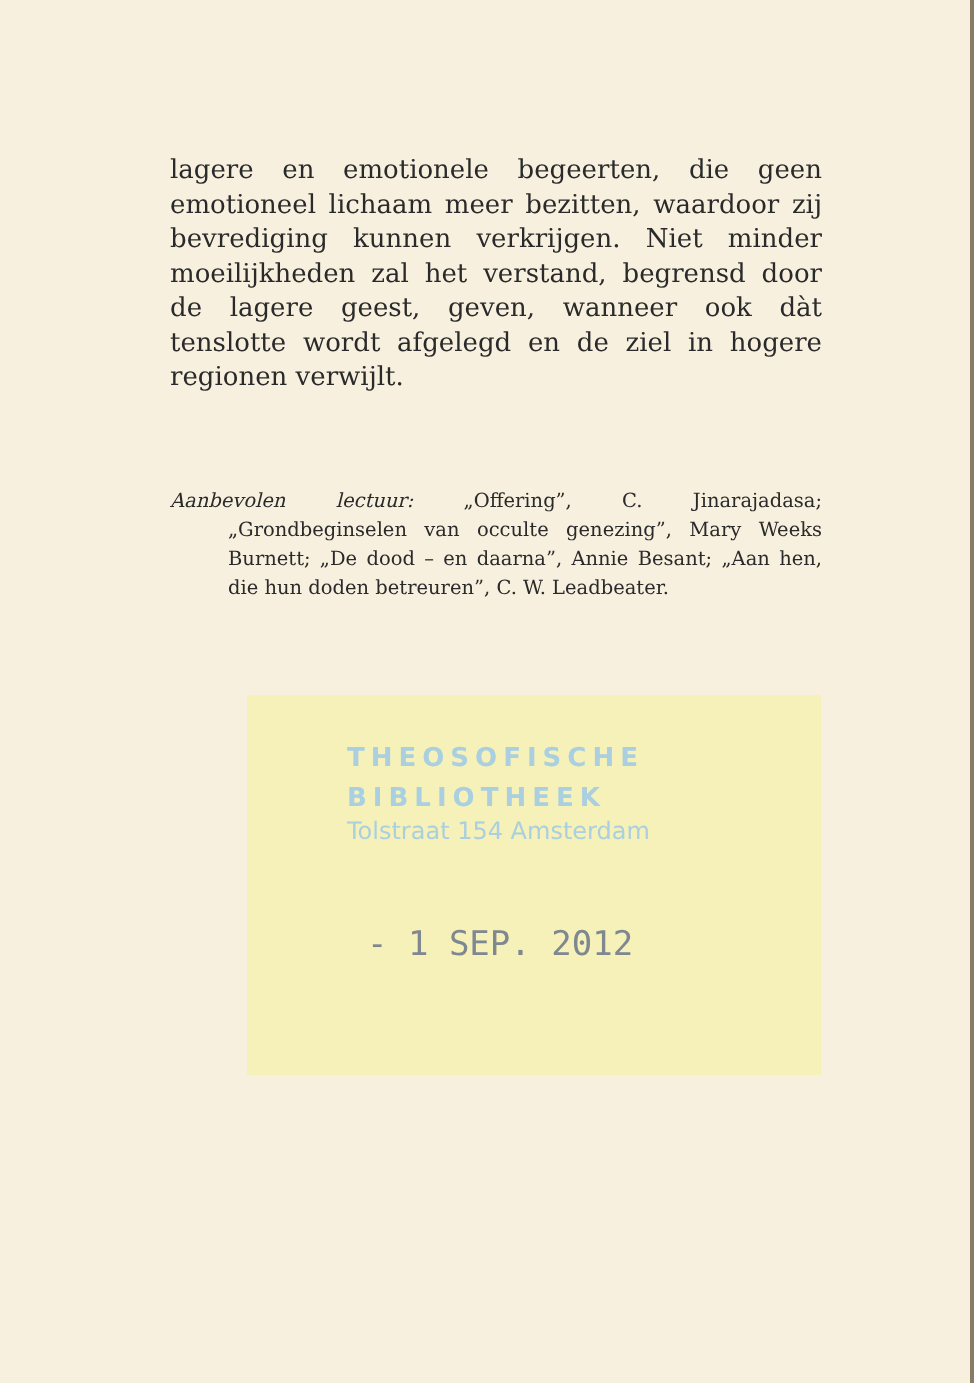lagere en emotionele begeerten, die geen emotioneel lichaam meer bezitten, waardoor zij bevrediging kunnen verkrijgen. Niet minder moeilijkheden zal het verstand, begrensd door de lagere geest, geven, wanneer ook dàt tenslotte wordt afgelegd en de ziel in hogere regionen verwijlt.
Aanbevolen lectuur: „Offering”, C. Jinarajadasa; „Grondbeginselen van occulte genezing”, Mary Weeks Burnett; „De dood – en daarna”, Annie Besant; „Aan hen, die hun doden betreuren”, C. W. Leadbeater.
THEOSOFISCHE
BIBLIOTHEEK
Tolstraat 154 Amsterdam
- 1 SEP. 2012